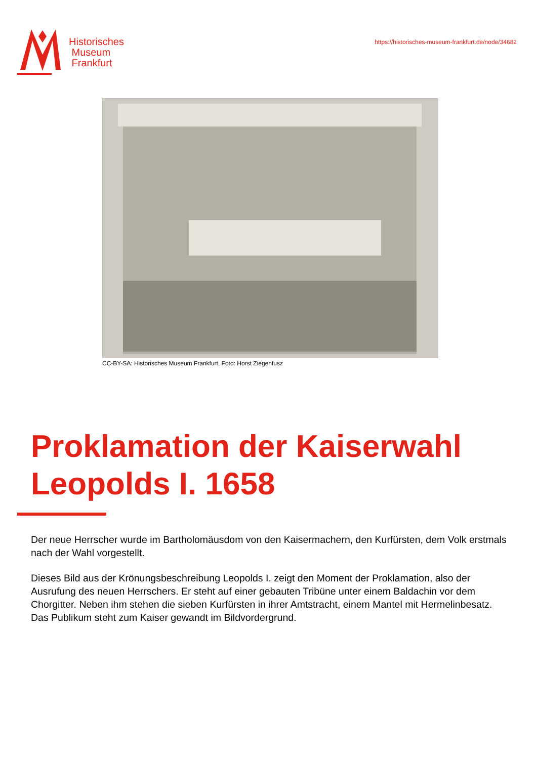Historisches
Museum
Frankfurt
https://historisches-museum-frankfurt.de/node/34682
CC-BY-SA: Historisches Museum Frankfurt, Foto: Horst Ziegenfusz
Proklamation der Kaiserwahl Leopolds I. 1658
Der neue Herrscher wurde im Bartholomäusdom von den Kaisermachern, den Kurfürsten, dem Volk erstmals nach der Wahl vorgestellt.
Dieses Bild aus der Krönungsbeschreibung Leopolds I. zeigt den Moment der Proklamation, also der Ausrufung des neuen Herrschers. Er steht auf einer gebauten Tribüne unter einem Baldachin vor dem Chorgitter. Neben ihm stehen die sieben Kurfürsten in ihrer Amtstracht, einem Mantel mit Hermelinbesatz. Das Publikum steht zum Kaiser gewandt im Bildvordergrund.